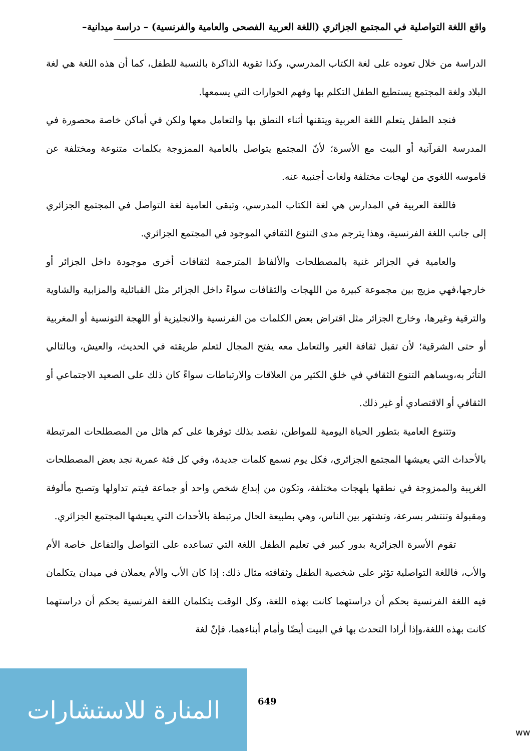واقع اللغة التواصلية في المجتمع الجزائري (اللغة العربية الفصحى والعامية والفرنسية) – دراسة ميدانية–
الدراسة من خلال تعوده على لغة الكتاب المدرسي، وكذا تقوية الذاكرة بالنسبة للطفل، كما أن هذه اللغة هي لغة البلاد ولغة المجتمع يستطيع الطفل التكلم بها وفهم الحوارات التي يسمعها.
فنجد الطفل يتعلم اللغة العربية ويتقنها أثناء النطق بها والتعامل معها ولكن في أماكن خاصة محصورة في المدرسة القرآنية أو البيت مع الأسرة؛ لأنّ المجتمع يتواصل بالعامية الممزوجة بكلمات متنوعة ومختلفة عن قاموسه اللغوي من لهجات مختلفة ولغات أجنبية عنه.
فاللغة العربية في المدارس هي لغة الكتاب المدرسي، وتبقى العامية لغة التواصل في المجتمع الجزائري إلى جانب اللغة الفرنسية، وهذا يترجم مدى التنوع الثقافي الموجود في المجتمع الجزائري.
والعامية في الجزائر غنية بالمصطلحات والألفاظ المترجمة لثقافات أخرى موجودة داخل الجزائر أو خارجها،فهي مزيج بين مجموعة كبيرة من اللهجات والثقافات سواءً داخل الجزائر مثل القبائلية والمزابية والشاوية والترقية وغيرها، وخارج الجزائر مثل اقتراض بعض الكلمات من الفرنسية والانجليزية أو اللهجة التونسية أو المغربية أو حتى الشرقية؛ لأن تقبل ثقافة الغير والتعامل معه يفتح المجال لتعلم طريقته في الحديث، والعيش، وبالتالي التأثر به،ويساهم التنوع الثقافي في خلق الكثير من العلاقات والارتباطات سواءً كان ذلك على الصعيد الاجتماعي أو الثقافي أو الاقتصادي أو غير ذلك.
وتتنوع العامية بتطور الحياة اليومية للمواطن، نقصد بذلك توفرها على كم هائل من المصطلحات المرتبطة بالأحداث التي يعيشها المجتمع الجزائري، فكل يوم نسمع كلمات جديدة، وفي كل فئة عمرية نجد بعض المصطلحات الغريبة والممزوجة في نطقها بلهجات مختلفة، وتكون من إبداع شخص واحد أو جماعة فيتم تداولها وتصبح مألوفة ومقبولة وتنتشر بسرعة، وتشتهر بين الناس، وهي بطبيعة الحال مرتبطة بالأحداث التي يعيشها المجتمع الجزائري.
تقوم الأسرة الجزائرية بدور كبير في تعليم الطفل اللغة التي تساعده على التواصل والتفاعل خاصة الأم والأب، فاللغة التواصلية تؤثر على شخصية الطفل وثقافته مثال ذلك: إذا كان الأب والأم يعملان في ميدان يتكلمان فيه اللغة الفرنسية بحكم أن دراستهما كانت بهذه اللغة، وكل الوقت يتكلمان اللغة الفرنسية بحكم أن دراستهما كانت بهذه اللغة،وإذا أرادا التحدث بها في البيت أيضًا وأمام أبناءهما، فإنّ لغة
المنارة للاستشارات
649
ww